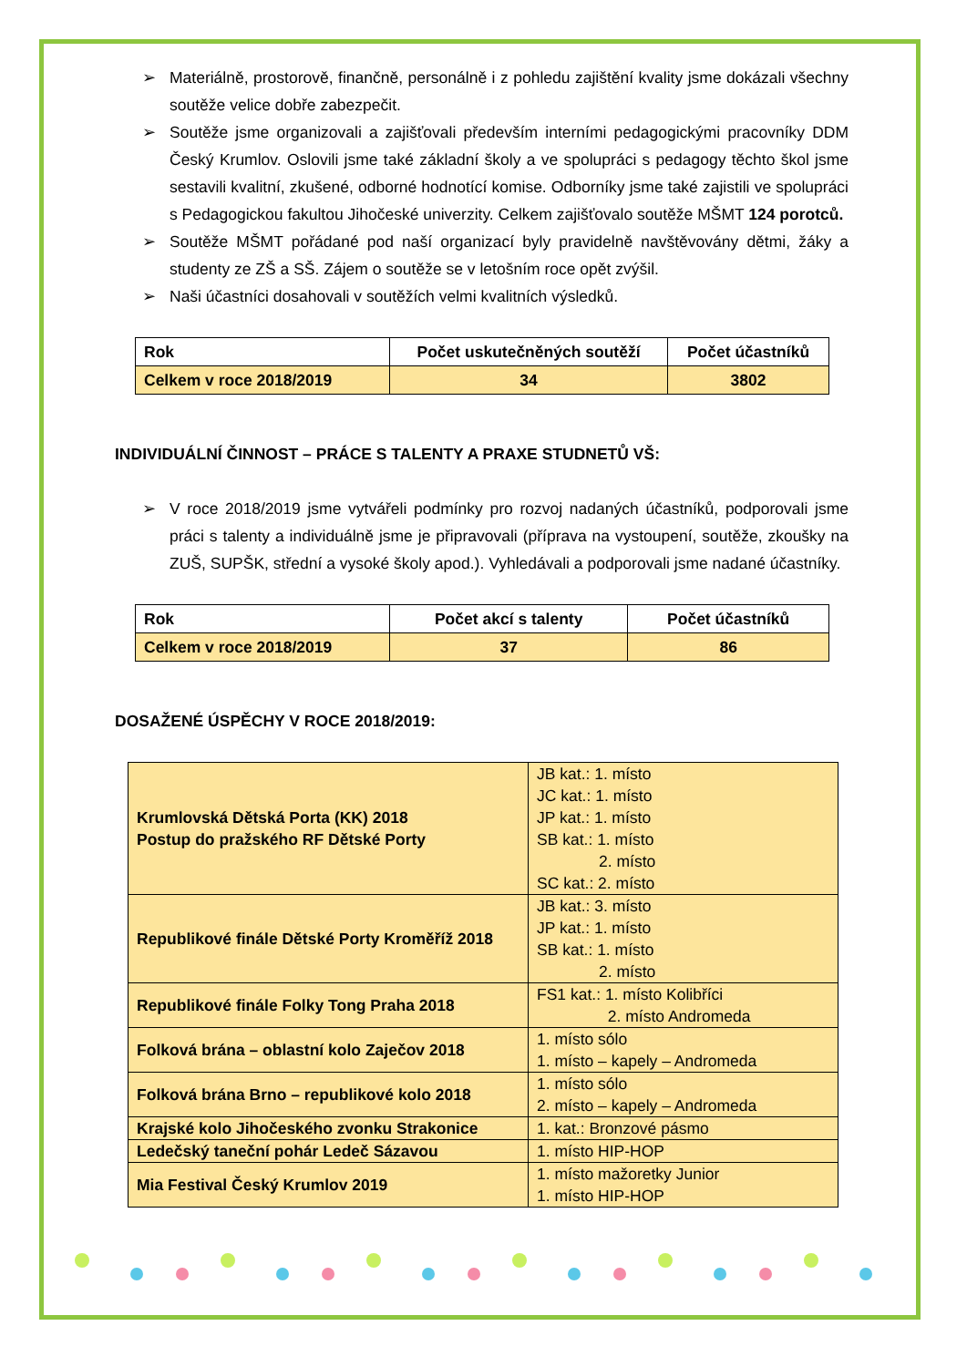➢ Materiálně, prostorově, finančně, personálně i z pohledu zajištění kvality jsme dokázali všechny soutěže velice dobře zabezpečit.
➢ Soutěže jsme organizovali a zajišťovali především interními pedagogickými pracovníky DDM Český Krumlov. Oslovili jsme také základní školy a ve spolupráci s pedagogy těchto škol jsme sestavili kvalitní, zkušené, odborné hodnotící komise. Odborníky jsme také zajistili ve spolupráci s Pedagogickou fakultou Jihočeské univerzity. Celkem zajišťovalo soutěže MŠMT 124 porotců.
➢ Soutěže MŠMT pořádané pod naší organizací byly pravidelně navštěvovány dětmi, žáky a studenty ze ZŠ a SŠ. Zájem o soutěže se v letošním roce opět zvýšil.
➢ Naši účastníci dosahovali v soutěžích velmi kvalitních výsledků.
| Rok | Počet uskutečněných soutěží | Počet účastníků |
| --- | --- | --- |
| Celkem v roce 2018/2019 | 34 | 3802 |
INDIVIDUÁLNÍ ČINNOST – PRÁCE S TALENTY A PRAXE STUDNETŮ VŠ:
➢ V roce 2018/2019 jsme vytvářeli podmínky pro rozvoj nadaných účastníků, podporovali jsme práci s talenty a individuálně jsme je připravovali (příprava na vystoupení, soutěže, zkoušky na ZUŠ, SUPŠK, střední a vysoké školy apod.). Vyhledávali a podporovali jsme nadané účastníky.
| Rok | Počet akcí s talenty | Počet účastníků |
| --- | --- | --- |
| Celkem v roce 2018/2019 | 37 | 86 |
DOSAŽENÉ ÚSPĚCHY V ROCE 2018/2019:
| Krumlovská Dětská Porta (KK) 2018 Postup do pražského RF Dětské Porty | JB kat.: 1. místo JC kat.: 1. místo JP kat.: 1. místo SB kat.: 1. místo 2. místo SC kat.: 2. místo |
| Republikové finále Dětské Porty Kroměříž 2018 | JB kat.: 3. místo JP kat.: 1. místo SB kat.: 1. místo 2. místo |
| Republikové finále Folky Tong Praha 2018 | FS1 kat.: 1. místo Kolibříci 2. místo Andromeda |
| Folková brána – oblastní kolo Zaječov 2018 | 1. místo sólo 1. místo – kapely – Andromeda |
| Folková brána Brno – republikové kolo 2018 | 1. místo sólo 2. místo – kapely – Andromeda |
| Krajské kolo Jihočeského zvonku Strakonice | 1. kat.: Bronzové pásmo |
| Ledečský taneční pohár Ledeč Sázavou | 1. místo HIP-HOP |
| Mia Festival Český Krumlov 2019 | 1. místo mažoretky Junior 1. místo HIP-HOP |